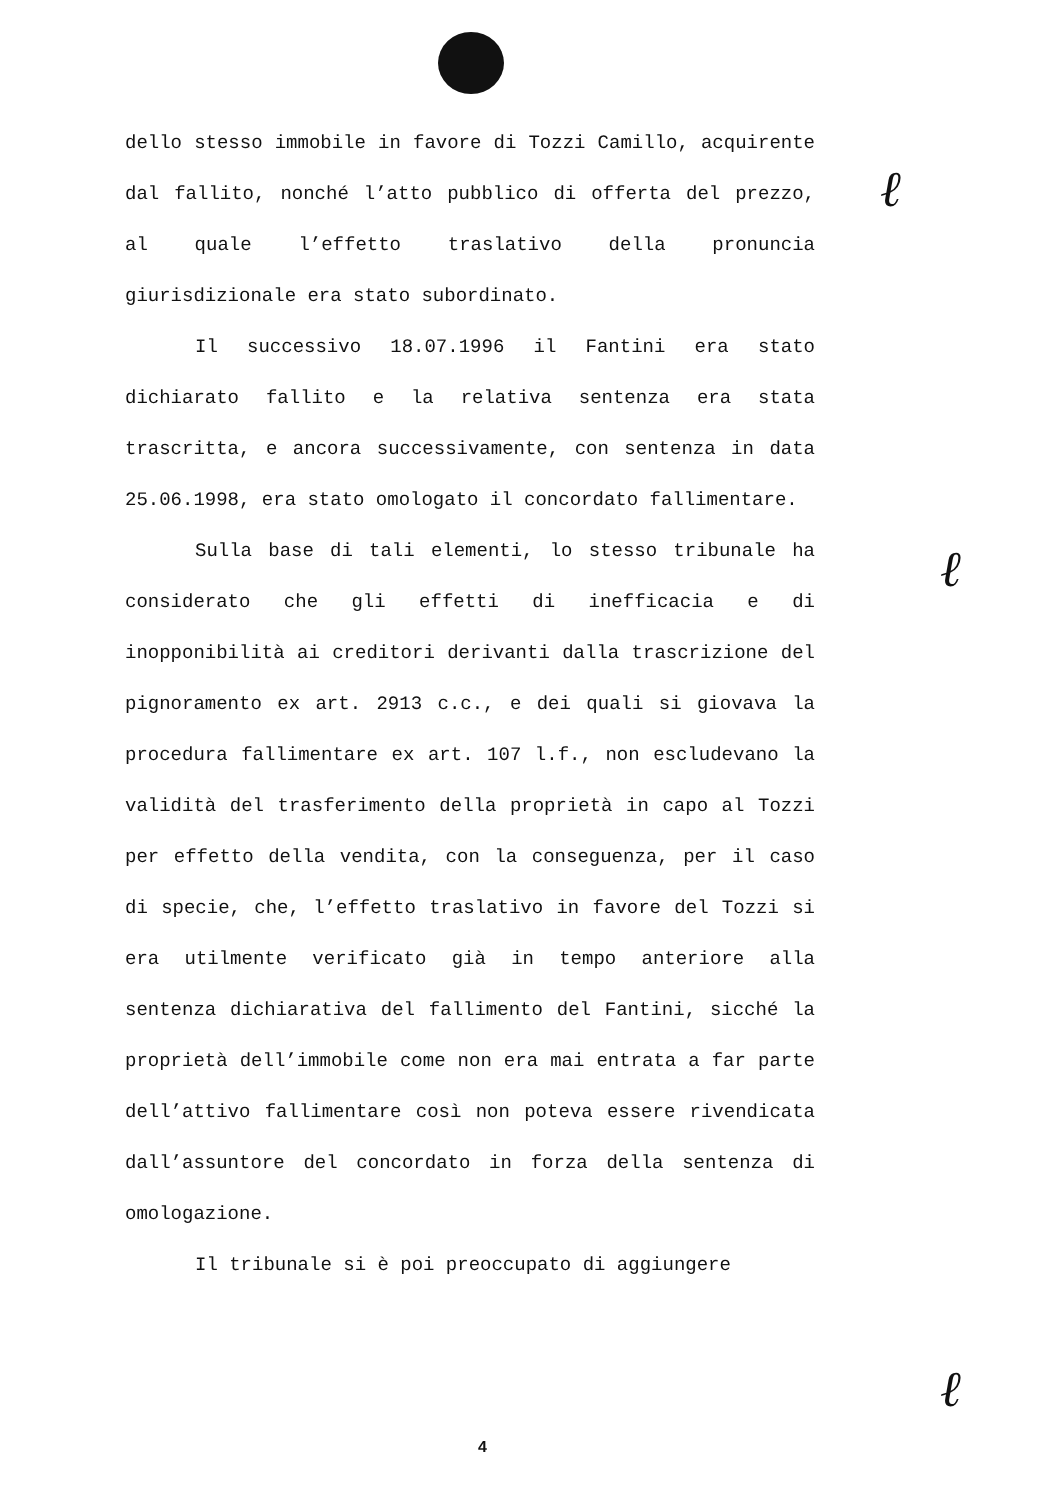dello stesso immobile in favore di Tozzi Camillo, acquirente dal fallito, nonché l’atto pubblico di offerta del prezzo, al quale l’effetto traslativo della pronuncia giurisdizionale era stato subordinato.
Il successivo 18.07.1996 il Fantini era stato dichiarato fallito e la relativa sentenza era stata trascritta, e ancora successivamente, con sentenza in data 25.06.1998, era stato omologato il concordato fallimentare.
Sulla base di tali elementi, lo stesso tribunale ha considerato che gli effetti di inefficacia e di inopponibilità ai creditori derivanti dalla trascrizione del pignoramento ex art. 2913 c.c., e dei quali si giovava la procedura fallimentare ex art. 107 l.f., non escludevano la validità del trasferimento della proprietà in capo al Tozzi per effetto della vendita, con la conseguenza, per il caso di specie, che, l’effetto traslativo in favore del Tozzi si era utilmente verificato già in tempo anteriore alla sentenza dichiarativa del fallimento del Fantini, sicché la proprietà dell’immobile come non era mai entrata a far parte dell’attivo fallimentare così non poteva essere rivendicata dall’assuntore del concordato in forza della sentenza di omologazione.
Il tribunale si è poi preoccupato di aggiungere
ℓ
ℓ
ℓ
4